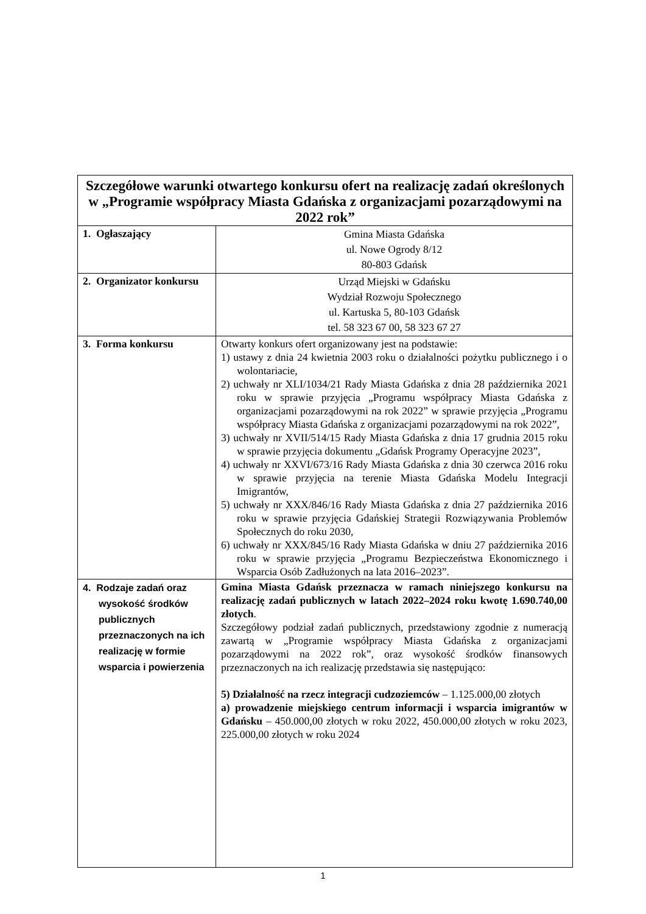| Szczegółowe warunki otwartego konkursu ofert na realizację zadań określonych w „Programie współpracy Miasta Gdańska z organizacjami pozarządowymi na 2022 rok” | |
| --- | --- |
| 1. Ogłaszający | Gmina Miasta Gdańska ul. Nowe Ogrody 8/12 80-803 Gdańsk |
| 2. Organizator konkursu | Urząd Miejski w Gdańsku Wydział Rozwoju Społecznego ul. Kartuska 5, 80-103 Gdańsk tel. 58 323 67 00, 58 323 67 27 |
| 3. Forma konkursu | Otwarty konkurs ofert organizowany jest na podstawie: 1) ustawy z dnia 24 kwietnia 2003 roku o działalności pożytku publicznego i o wolontariacie, 2) uchwały nr XLI/1034/21 Rady Miasta Gdańska z dnia 28 października 2021 roku w sprawie przyjęcia „Programu współpracy Miasta Gdańska z organizacjami pozarządowymi na rok 2022” w sprawie przyjęcia „Programu współpracy Miasta Gdańska z organizacjami pozarządowymi na rok 2022”, 3) uchwały nr XVII/514/15 Rady Miasta Gdańska z dnia 17 grudnia 2015 roku w sprawie przyjęcia dokumentu „Gdańsk Programy Operacyjne 2023”, 4) uchwały nr XXVI/673/16 Rady Miasta Gdańska z dnia 30 czerwca 2016 roku w sprawie przyjęcia na terenie Miasta Gdańska Modelu Integracji Imigrantów, 5) uchwały nr XXX/846/16 Rady Miasta Gdańska z dnia 27 października 2016 roku w sprawie przyjęcia Gdańskiej Strategii Rozwiązywania Problemów Społecznych do roku 2030, 6) uchwały nr XXX/845/16 Rady Miasta Gdańska w dniu 27 października 2016 roku w sprawie przyjęcia „Programu Bezpieczeństwa Ekonomicznego i Wsparcia Osób Zadłużonych na lata 2016–2023”. |
| 4. Rodzaje zadań oraz wysokość środków publicznych przeznaczonych na ich realizację w formie wsparcia i powierzenia | Gmina Miasta Gdańsk przeznacza w ramach niniejszego konkursu na realizację zadań publicznych w latach 2022–2024 roku kwotę 1.690.740,00 złotych . Szczegółowy podział zadań publicznych, przedstawiony zgodnie z numeracją zawartą w „Programie współpracy Miasta Gdańska z organizacjami pozarządowymi na 2022 rok”, oraz wysokość środków finansowych przeznaczonych na ich realizację przedstawia się następująco: 5) Działalność na rzecz integracji cudzoziemców – 1.125.000,00 złotych a) prowadzenie miejskiego centrum informacji i wsparcia imigrantów w Gdańsku – 450.000,00 złotych w roku 2022, 450.000,00 złotych w roku 2023, 225.000,00 złotych w roku 2024 |
1